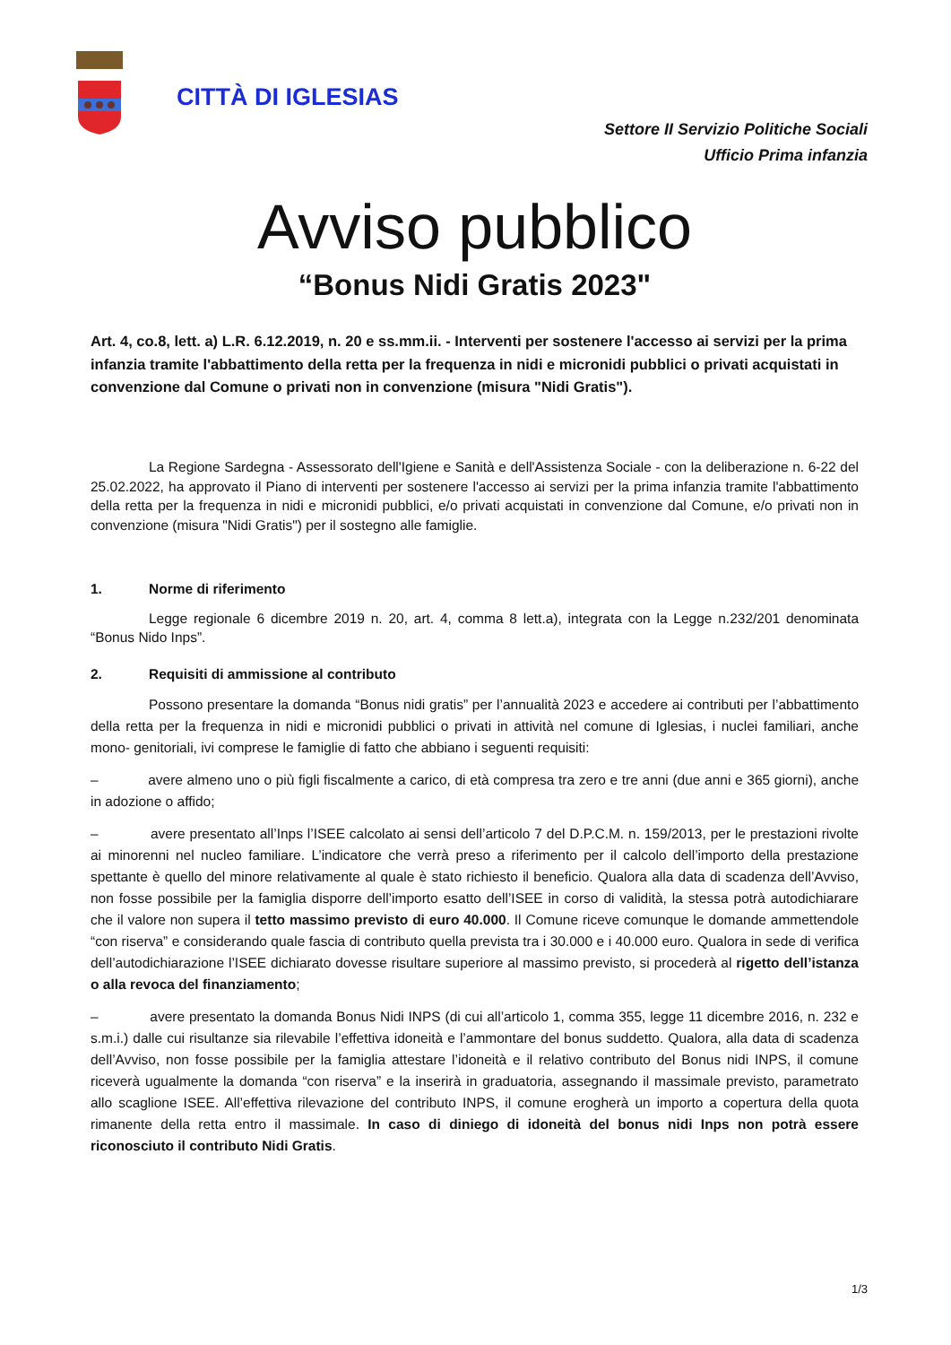CITTÀ DI IGLESIAS
Settore II Servizio Politiche Sociali
Ufficio Prima infanzia
Avviso pubblico
“Bonus Nidi Gratis 2023"
Art. 4, co.8, lett. a) L.R. 6.12.2019, n. 20 e ss.mm.ii. - Interventi per sostenere l'accesso ai servizi per la prima infanzia tramite l'abbattimento della retta per la frequenza in nidi e micronidi pubblici o privati acquistati in convenzione dal Comune o privati non in convenzione (misura "Nidi Gratis").
La Regione Sardegna - Assessorato dell'Igiene e Sanità e dell'Assistenza Sociale - con la deliberazione n. 6-22 del 25.02.2022, ha approvato il Piano di interventi per sostenere l'accesso ai servizi per la prima infanzia tramite l'abbattimento della retta per la frequenza in nidi e micronidi pubblici, e/o privati acquistati in convenzione dal Comune, e/o privati non in convenzione (misura "Nidi Gratis") per il sostegno alle famiglie.
1. Norme di riferimento
Legge regionale 6 dicembre 2019 n. 20, art. 4, comma 8 lett.a), integrata con la Legge n.232/201 denominata “Bonus Nido Inps”.
2. Requisiti di ammissione al contributo
Possono presentare la domanda “Bonus nidi gratis” per l’annualità 2023 e accedere ai contributi per l’abbattimento della retta per la frequenza in nidi e micronidi pubblici o privati in attività nel comune di Iglesias, i nuclei familiari, anche mono- genitoriali, ivi comprese le famiglie di fatto che abbiano i seguenti requisiti:
– avere almeno uno o più figli fiscalmente a carico, di età compresa tra zero e tre anni (due anni e 365 giorni), anche in adozione o affido;
– avere presentato all’Inps l’ISEE calcolato ai sensi dell’articolo 7 del D.P.C.M. n. 159/2013, per le prestazioni rivolte ai minorenni nel nucleo familiare. L’indicatore che verrà preso a riferimento per il calcolo dell’importo della prestazione spettante è quello del minore relativamente al quale è stato richiesto il beneficio. Qualora alla data di scadenza dell’Avviso, non fosse possibile per la famiglia disporre dell’importo esatto dell’ISEE in corso di validità, la stessa potrà autodichiarare che il valore non supera il tetto massimo previsto di euro 40.000. Il Comune riceve comunque le domande ammettendole “con riserva” e considerando quale fascia di contributo quella prevista tra i 30.000 e i 40.000 euro. Qualora in sede di verifica dell’autodichiarazione l’ISEE dichiarato dovesse risultare superiore al massimo previsto, si procederà al rigetto dell’istanza o alla revoca del finanziamento;
– avere presentato la domanda Bonus Nidi INPS (di cui all’articolo 1, comma 355, legge 11 dicembre 2016, n. 232 e s.m.i.) dalle cui risultanze sia rilevabile l’effettiva idoneità e l’ammontare del bonus suddetto. Qualora, alla data di scadenza dell’Avviso, non fosse possibile per la famiglia attestare l’idoneità e il relativo contributo del Bonus nidi INPS, il comune riceverà ugualmente la domanda “con riserva” e la inserirà in graduatoria, assegnando il massimale previsto, parametrato allo scaglione ISEE. All’effettiva rilevazione del contributo INPS, il comune erogherà un importo a copertura della quota rimanente della retta entro il massimale. In caso di diniego di idoneità del bonus nidi Inps non potrà essere riconosciuto il contributo Nidi Gratis.
1/3